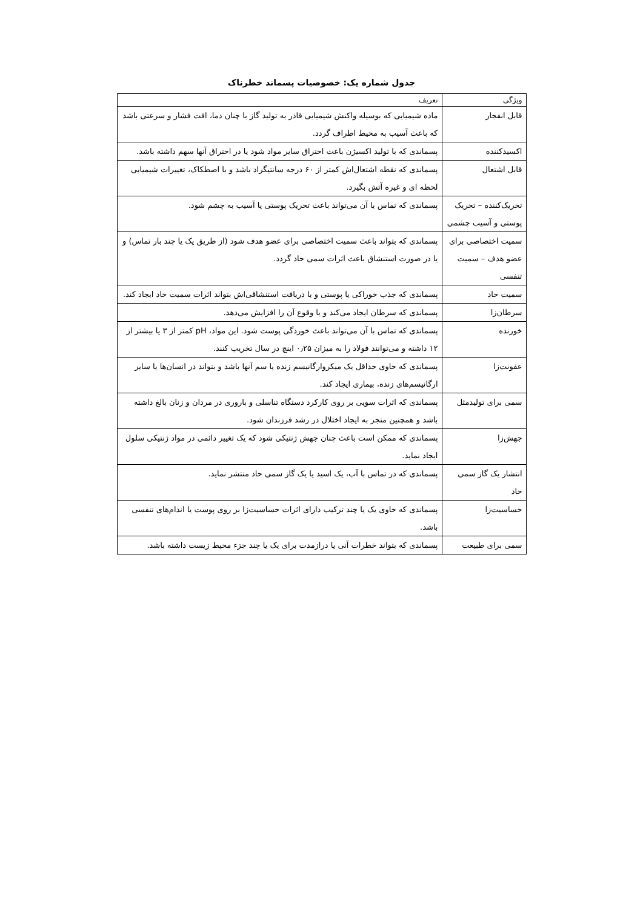جدول شماره یک: خصوصیات پسماند خطرناک
| ویژگی | تعریف |
| --- | --- |
| قابل انفجار | ماده شیمیایی که بوسیله واکنش شیمیایی قادر به تولید گاز با چنان دما، افت فشار و سرعتی باشد که باعث آسیب به محیط اطراف گردد. |
| اکسیدکننده | پسماندی که با تولید اکسیژن باعث احتراق سایر مواد شود یا در احتراق آنها سهم داشته باشد. |
| قابل اشتعال | پسماندی که نقطه اشتعال‌اش کمتر از ۶۰ درجه سانتیگراد باشد و با اصطکاک، تغییرات شیمیایی لحظه ای و غیره آتش بگیرد. |
| تحریک‌کننده – تحریک پوستی و آسیب چشمی | پسماندی که تماس با آن می‌تواند باعث تحریک پوستی یا آسیب به چشم شود. |
| سمیت اختصاصی برای عضو هدف – سمیت تنفسی | پسماندی که بتواند باعث سمیت اختصاصی برای عضو هدف شود (از طریق یک یا چند بار تماس) و یا در صورت استنشاق باعث اثرات سمی حاد گردد. |
| سمیت حاد | پسماندی که جذب خوراکی یا پوستی و یا دریافت استنشاقی‌اش بتواند اثرات سمیت حاد ایجاد کند. |
| سرطان‌زا | پسماندی که سرطان ایجاد می‌کند و یا وقوع آن را افزایش می‌دهد. |
| خورنده | پسماندی که تماس با آن می‌تواند باعث خوردگی پوست شود. این مواد، pH کمتر از ۳ یا بیشتر از ۱۲ داشته و می‌توانند فولاد را به میزان ۰٫۲۵ اینچ در سال تخریب کنند. |
| عفونت‌زا | پسماندی که حاوی حداقل یک میکروارگانیسم زنده یا سم آنها باشد و بتواند در انسان‌ها یا سایر ارگانیسم‌های زنده، بیماری ایجاد کند. |
| سمی برای تولیدمثل | پسماندی که اثرات سویی بر روی کارکرد دستگاه تناسلی و باروری در مردان و زنان بالغ داشته باشد و همچنین منجر به ایجاد اختلال در رشد فرزندان شود. |
| جهش‌زا | پسماندی که ممکن است باعث چنان جهش ژنتیکی شود که یک تغییر دائمی در مواد ژنتیکی سلول ایجاد نماید. |
| انتشار یک گاز سمی حاد | پسماندی که در تماس با آب، یک اسید یا یک گاز سمی حاد منتشر نماید. |
| حساسیت‌زا | پسماندی که حاوی یک یا چند ترکیب دارای اثرات حساسیت‌زا بر روی پوست یا اندام‌های تنفسی باشد. |
| سمی برای طبیعت | پسماندی که بتواند خطرات آنی یا درازمدت برای یک یا چند جزء محیط زیست داشته باشد. |